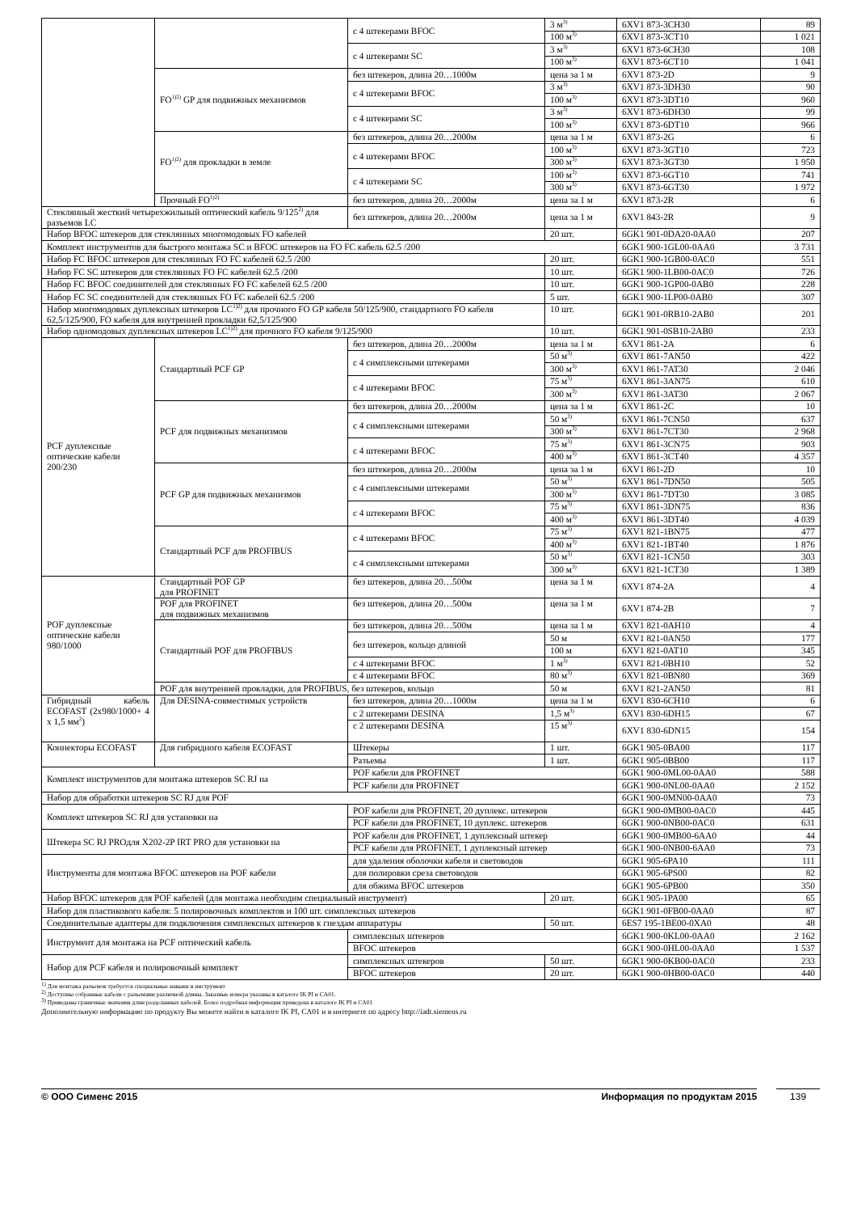| | | с 4 штекерами BFOC | 3 м<sup>3)</sup> | 6XV1 873-3CH30 | 89 |
| | | | 100 м<sup>3)</sup> | 6XV1 873-3CT10 | 1 021 |
| | | с 4 штекерами SC | 3 м<sup>3)</sup> | 6XV1 873-6CH30 | 108 |
| | | | 100 м<sup>3)</sup> | 6XV1 873-6CT10 | 1 041 |
| | FO<sup>1)2)</sup> GP для подвижных механизмов | без штекеров, длина 20…1000м | цена за 1 м | 6XV1 873-2D | 9 |
| | | с 4 штекерами BFOC | 3 м<sup>3)</sup> | 6XV1 873-3DH30 | 90 |
| | | | 100 м<sup>3)</sup> | 6XV1 873-3DT10 | 960 |
| | | с 4 штекерами SC | 3 м<sup>3)</sup> | 6XV1 873-6DH30 | 99 |
| | | | 100 м<sup>3)</sup> | 6XV1 873-6DT10 | 966 |
| | FO<sup>1)2)</sup> для прокладки в земле | без штекеров, длина 20…2000м | цена за 1 м | 6XV1 873-2G | 6 |
| | | с 4 штекерами BFOC | 100 м<sup>3)</sup> | 6XV1 873-3GT10 | 723 |
| | | | 300 м<sup>3)</sup> | 6XV1 873-3GT30 | 1 950 |
| | | с 4 штекерами SC | 100 м<sup>3)</sup> | 6XV1 873-6GT10 | 741 |
| | | | 300 м<sup>3)</sup> | 6XV1 873-6GT30 | 1 972 |
| | Прочный FO<sup>1)2)</sup> | без штекеров, длина 20…2000м | цена за 1 м | 6XV1 873-2R | 6 |
| Стеклянный жесткий четырехжильный оптический кабель 9/125<sup>2)</sup> для разъемов LC | | без штекеров, длина 20…2000м | цена за 1 м | 6XV1 843-2R | 9 |
| Набор BFOC штекеров для стеклянных многомодовых FO кабелей | | | 20 шт. | 6GK1 901-0DA20-0AA0 | 207 |
| Комплект инструментов для быстрого монтажа SC и BFOC штекеров на FO FC кабель 62.5 /200 | | | | 6GK1 900-1GL00-0AA0 | 3 731 |
| Набор FC BFOC штекеров для стеклянных FO FC кабелей 62.5 /200 | | | 20 шт. | 6GK1 900-1GB00-0AC0 | 551 |
| Набор FC SC штекеров для стеклянных FO FC кабелей 62.5 /200 | | | 10 шт. | 6GK1 900-1LB00-0AC0 | 726 |
| Набор FC BFOC соединителей для стеклянных FO FC кабелей 62.5 /200 | | | 10 шт. | 6GK1 900-1GP00-0AB0 | 228 |
| Набор FC SC соединителей для стеклянных FO FC кабелей 62.5 /200 | | | 5 шт. | 6GK1 900-1LP00-0AB0 | 307 |
| Набор многомодовых дуплексных штекеров LC<sup>1)2)</sup> для прочного FO GP кабеля 50/125/900, стандартного FO кабеля 62,5/125/900, FO кабеля для внутренней прокладки 62,5/125/900 | | | 10 шт. | 6GK1 901-0RB10-2AB0 | 201 |
| Набор одномодовых дуплексных штекеров LC<sup>1)2)</sup> для прочного FO кабеля 9/125/900 | | | 10 шт. | 6GK1 901-0SB10-2AB0 | 233 |
| PCF дуплексные оптические кабели 200/230 | Стандартный PCF GP | без штекеров, длина 20…2000м | цена за 1 м | 6XV1 861-2A | 6 |
| | | с 4 симплексными штекерами | 50 м<sup>3)</sup> | 6XV1 861-7AN50 | 422 |
| | | | 300 м<sup>3)</sup> | 6XV1 861-7AT30 | 2 046 |
| | | с 4 штекерами BFOC | 75 м<sup>3)</sup> | 6XV1 861-3AN75 | 610 |
| | | | 300 м<sup>3)</sup> | 6XV1 861-3AT30 | 2 067 |
| | PCF для подвижных механизмов | без штекеров, длина 20…2000м | цена за 1 м | 6XV1 861-2C | 10 |
| | | с 4 симплексными штекерами | 50 м<sup>3)</sup> | 6XV1 861-7CN50 | 637 |
| | | | 300 м<sup>3)</sup> | 6XV1 861-7CT30 | 2 968 |
| | | с 4 штекерами BFOC | 75 м<sup>3)</sup> | 6XV1 861-3CN75 | 903 |
| | | | 400 м<sup>3)</sup> | 6XV1 861-3CT40 | 4 357 |
| | PCF GP для подвижных механизмов | без штекеров, длина 20…2000м | цена за 1 м | 6XV1 861-2D | 10 |
| | | с 4 симплексными штекерами | 50 м<sup>3)</sup> | 6XV1 861-7DN50 | 505 |
| | | | 300 м<sup>3)</sup> | 6XV1 861-7DT30 | 3 085 |
| | | с 4 штекерами BFOC | 75 м<sup>3)</sup> | 6XV1 861-3DN75 | 836 |
| | | | 400 м<sup>3)</sup> | 6XV1 861-3DT40 | 4 039 |
| | Стандартный PCF для PROFIBUS | с 4 штекерами BFOC | 75 м<sup>3)</sup> | 6XV1 821-1BN75 | 477 |
| | | | 400 м<sup>3)</sup> | 6XV1 821-1BT40 | 1 876 |
| | | с 4 симплексными штекерами | 50 м<sup>3)</sup> | 6XV1 821-1CN50 | 303 |
| | | | 300 м<sup>3)</sup> | 6XV1 821-1CT30 | 1 389 |
| POF дуплексные оптические кабели 980/1000 | Стандартный POF GP для PROFINET | без штекеров, длина 20…500м | цена за 1 м | 6XV1 874-2A | 4 |
| | POF для PROFINET для подвижных механизмов | без штекеров, длина 20…500м | цена за 1 м | 6XV1 874-2B | 7 |
| | Стандартный POF для PROFIBUS | без штекеров, длина 20…500м | цена за 1 м | 6XV1 821-0AH10 | 4 |
| | | без штекеров, кольцо длиной | 50 м | 6XV1 821-0AN50 | 177 |
| | | | 100 м | 6XV1 821-0AT10 | 345 |
| | | с 4 штекерами BFOC | 1 м<sup>3)</sup> | 6XV1 821-0BH10 | 52 |
| | | с 4 штекерами BFOC | 80 м<sup>3)</sup> | 6XV1 821-0BN80 | 369 |
| | POF для внутренней прокладки, для PROFIBUS, без штекеров, кольцо | | 50 м | 6XV1 821-2AN50 | 81 |
| Гибридный кабель ECOFAST (2x980/1000+ 4 x 1,5 мм<sup>2</sup>) | Для DESINA-совместимых устройств | без штекеров, длина 20…1000м | цена за 1 м | 6XV1 830-6CH10 | 6 |
| | | с 2 штекерами DESINA | 1,5 м<sup>3)</sup> | 6XV1 830-6DH15 | 67 |
| | | с 2 штекерами DESINA | 15 м<sup>3)</sup> | 6XV1 830-6DN15 | 154 |
| Коннекторы ECOFAST | Для гибридного кабеля ECOFAST | Штекеры | 1 шт. | 6GK1 905-0BA00 | 117 |
| | | Разъемы | 1 шт. | 6GK1 905-0BB00 | 117 |
| Комплект инструментов для монтажа штекеров SC RJ на | | POF кабели для PROFINET | | 6GK1 900-0ML00-0AA0 | 588 |
| | | PCF кабели для PROFINET | | 6GK1 900-0NL00-0AA0 | 2 152 |
| Набор для обработки штекеров SC RJ для POF | | | | 6GK1 900-0MN00-0AA0 | 73 |
| Комплект штекеров SC RJ для установки на | | POF кабели для PROFINET, 20 дуплекс. штекеров | | 6GK1 900-0MB00-0AC0 | 445 |
| | | PCF кабели для PROFINET, 10 дуплекс. штекеров | | 6GK1 900-0NB00-0AC0 | 631 |
| Штекера SC RJ PROдля X202-2P IRT PRO для установки на | | POF кабели для PROFINET, 1 дуплексный штекер | | 6GK1 900-0MB00-6AA0 | 44 |
| | | PCF кабели для PROFINET, 1 дуплексный штекер | | 6GK1 900-0NB00-6AA0 | 73 |
| Инструменты для монтажа BFOC штекеров на POF кабели | | для удаления оболочки кабеля и световодов | | 6GK1 905-6PA10 | 111 |
| | | для полировки среза световодов | | 6GK1 905-6PS00 | 82 |
| | | для обжима BFOC штекеров | | 6GK1 905-6PB00 | 350 |
| Набор BFOC штекеров для POF кабелей (для монтажа необходим специальный инструмент) | | | 20 шт. | 6GK1 905-1PA00 | 65 |
| Набор для пластикового кабеля: 5 полировочных комплектов и 100 шт. симплексных штекеров | | | | 6GK1 901-0FB00-0AA0 | 87 |
| Соединительные адаптеры для подключения симплексных штекеров к гнездам аппаратуры | | | 50 шт. | 6ES7 195-1BE00-0XA0 | 48 |
| Инструмент для монтажа на PCF оптический кабель | | симплексных штекеров | | 6GK1 900-0KL00-0AA0 | 2 162 |
| | | BFOC штекеров | | 6GK1 900-0HL00-0AA0 | 1 537 |
| Набор для PCF кабеля и полировочный комплект | | симплексных штекеров | 50 шт. | 6GK1 900-0KB00-0AC0 | 233 |
| | | BFOC штекеров | 20 шт. | 6GK1 900-0HB00-0AC0 | 440 |
<sup>1)</sup> Для монтажа разъемов требуется специальные навыки и инструмент
<sup>2)</sup> Доступны собранные кабели с разъемами различной длины. Заказные номера указаны в каталоге IK PI и CA01.
<sup>3)</sup> Приведены граничные значения длин разделанных кабелей. Более подробная информация приведена в каталоге IK PI и CA01
Дополнительную информацию по продукту Вы можете найти в каталоге IK PI, CA01 и в интернете по адресу http://iadt.siemens.ru
© ООО Сименс 2015 Информация по продуктам 2015 139